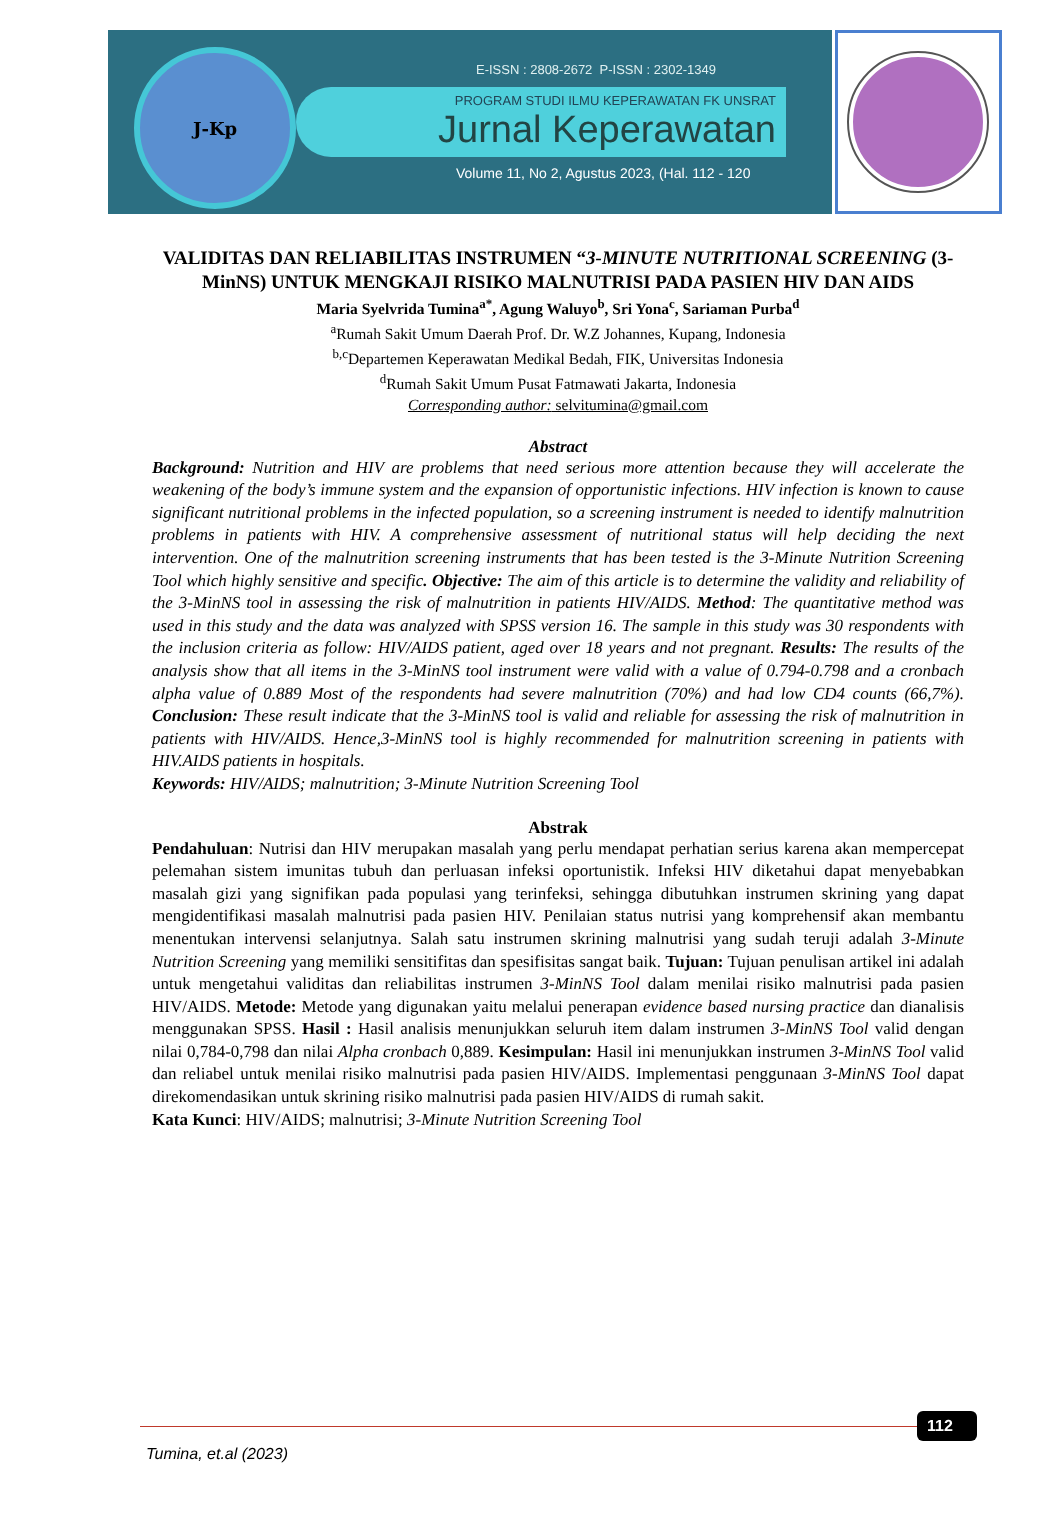J-Kp
E-ISSN : 2808-2672 P-ISSN : 2302-1349
PROGRAM STUDI ILMU KEPERAWATAN FK UNSRAT
Jurnal Keperawatan
Volume 11, No 2, Agustus 2023, (Hal. 112 - 120
VALIDITAS DAN RELIABILITAS INSTRUMEN “3-MINUTE NUTRITIONAL SCREENING (3-MinNS) UNTUK MENGKAJI RISIKO MALNUTRISI PADA PASIEN HIV DAN AIDS
Maria Syelvrida Tumina<sup>a*</sup>, Agung Waluyo<sup>b</sup>, Sri Yona<sup>c</sup>, Sariaman Purba<sup>d</sup>
<sup>a</sup> Rumah Sakit Umum Daerah Prof. Dr. W.Z Johannes, Kupang, Indonesia
<sup>b,c</sup>Departemen Keperawatan Medikal Bedah, FIK, Universitas Indonesia
<sup>d</sup> Rumah Sakit Umum Pusat Fatmawati Jakarta, Indonesia
Corresponding author: selvitumina@gmail.com
Abstract
Background: Nutrition and HIV are problems that need serious more attention because they will accelerate the weakening of the body’s immune system and the expansion of opportunistic infections. HIV infection is known to cause significant nutritional problems in the infected population, so a screening instrument is needed to identify malnutrition problems in patients with HIV. A comprehensive assessment of nutritional status will help deciding the next intervention. One of the malnutrition screening instruments that has been tested is the 3-Minute Nutrition Screening Tool which highly sensitive and specific. Objective: The aim of this article is to determine the validity and reliability of the 3-MinNS tool in assessing the risk of malnutrition in patients HIV/AIDS. Method: The quantitative method was used in this study and the data was analyzed with SPSS version 16. The sample in this study was 30 respondents with the inclusion criteria as follow: HIV/AIDS patient, aged over 18 years and not pregnant. Results: The results of the analysis show that all items in the 3-MinNS tool instrument were valid with a value of 0.794-0.798 and a cronbach alpha value of 0.889 Most of the respondents had severe malnutrition (70%) and had low CD4 counts (66,7%). Conclusion: These result indicate that the 3-MinNS tool is valid and reliable for assessing the risk of malnutrition in patients with HIV/AIDS. Hence,3-MinNS tool is highly recommended for malnutrition screening in patients with HIV.AIDS patients in hospitals.
Keywords: HIV/AIDS; malnutrition; 3-Minute Nutrition Screening Tool
Abstrak
Pendahuluan: Nutrisi dan HIV merupakan masalah yang perlu mendapat perhatian serius karena akan mempercepat pelemahan sistem imunitas tubuh dan perluasan infeksi oportunistik. Infeksi HIV diketahui dapat menyebabkan masalah gizi yang signifikan pada populasi yang terinfeksi, sehingga dibutuhkan instrumen skrining yang dapat mengidentifikasi masalah malnutrisi pada pasien HIV. Penilaian status nutrisi yang komprehensif akan membantu menentukan intervensi selanjutnya. Salah satu instrumen skrining malnutrisi yang sudah teruji adalah 3-Minute Nutrition Screening yang memiliki sensitifitas dan spesifisitas sangat baik. Tujuan: Tujuan penulisan artikel ini adalah untuk mengetahui validitas dan reliabilitas instrumen 3-MinNS Tool dalam menilai risiko malnutrisi pada pasien HIV/AIDS. Metode: Metode yang digunakan yaitu melalui penerapan evidence based nursing practice dan dianalisis menggunakan SPSS. Hasil : Hasil analisis menunjukkan seluruh item dalam instrumen 3-MinNS Tool valid dengan nilai 0,784-0,798 dan nilai Alpha cronbach 0,889. Kesimpulan: Hasil ini menunjukkan instrumen 3-MinNS Tool valid dan reliabel untuk menilai risiko malnutrisi pada pasien HIV/AIDS. Implementasi penggunaan 3-MinNS Tool dapat direkomendasikan untuk skrining risiko malnutrisi pada pasien HIV/AIDS di rumah sakit.
Kata Kunci: HIV/AIDS; malnutrisi; 3-Minute Nutrition Screening Tool
112
Tumina, et.al (2023)